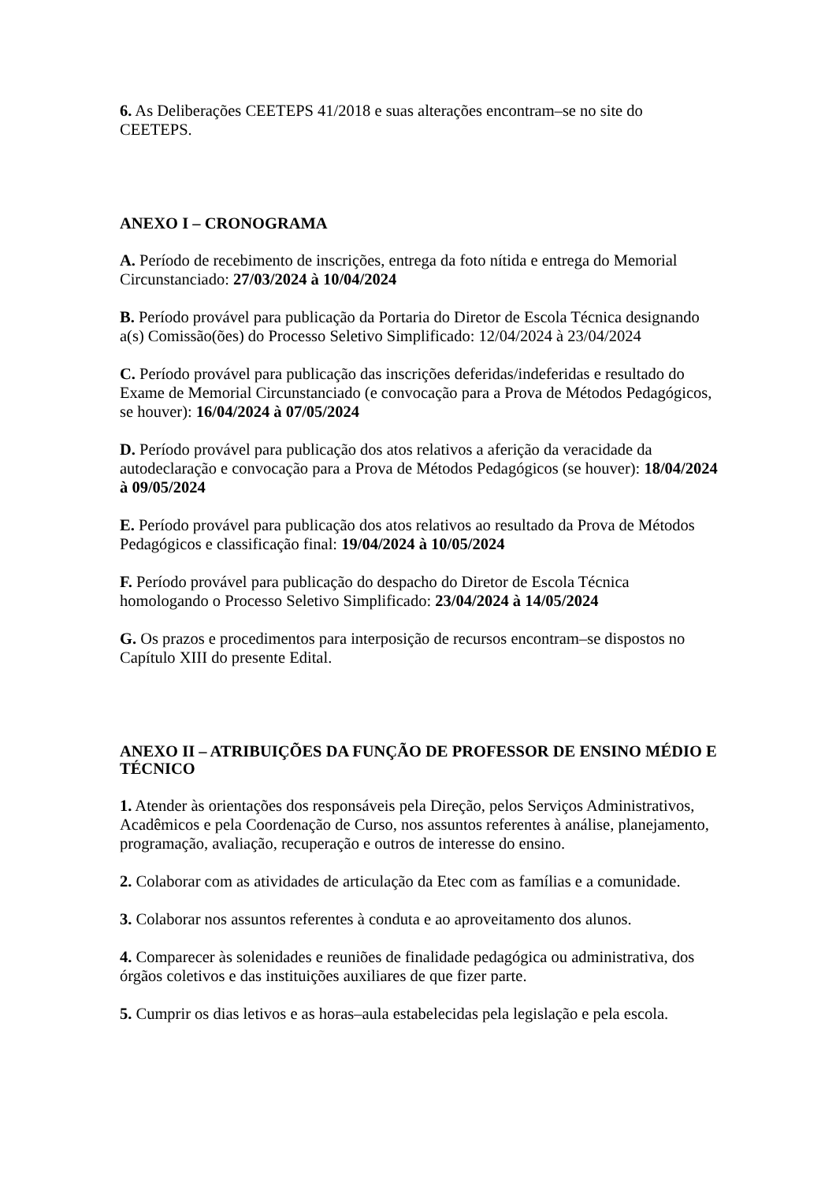6. As Deliberações CEETEPS 41/2018 e suas alterações encontram–se no site do CEETEPS.
ANEXO I – CRONOGRAMA
A. Período de recebimento de inscrições, entrega da foto nítida e entrega do Memorial Circunstanciado: 27/03/2024 à 10/04/2024
B. Período provável para publicação da Portaria do Diretor de Escola Técnica designando a(s) Comissão(ões) do Processo Seletivo Simplificado: 12/04/2024 à 23/04/2024
C. Período provável para publicação das inscrições deferidas/indeferidas e resultado do Exame de Memorial Circunstanciado (e convocação para a Prova de Métodos Pedagógicos, se houver): 16/04/2024 à 07/05/2024
D. Período provável para publicação dos atos relativos a aferição da veracidade da autodeclaração e convocação para a Prova de Métodos Pedagógicos (se houver): 18/04/2024 à 09/05/2024
E. Período provável para publicação dos atos relativos ao resultado da Prova de Métodos Pedagógicos e classificação final: 19/04/2024 à 10/05/2024
F. Período provável para publicação do despacho do Diretor de Escola Técnica homologando o Processo Seletivo Simplificado: 23/04/2024 à 14/05/2024
G. Os prazos e procedimentos para interposição de recursos encontram–se dispostos no Capítulo XIII do presente Edital.
ANEXO II – ATRIBUIÇÕES DA FUNÇÃO DE PROFESSOR DE ENSINO MÉDIO E TÉCNICO
1. Atender às orientações dos responsáveis pela Direção, pelos Serviços Administrativos, Acadêmicos e pela Coordenação de Curso, nos assuntos referentes à análise, planejamento, programação, avaliação, recuperação e outros de interesse do ensino.
2. Colaborar com as atividades de articulação da Etec com as famílias e a comunidade.
3. Colaborar nos assuntos referentes à conduta e ao aproveitamento dos alunos.
4. Comparecer às solenidades e reuniões de finalidade pedagógica ou administrativa, dos órgãos coletivos e das instituições auxiliares de que fizer parte.
5. Cumprir os dias letivos e as horas–aula estabelecidas pela legislação e pela escola.